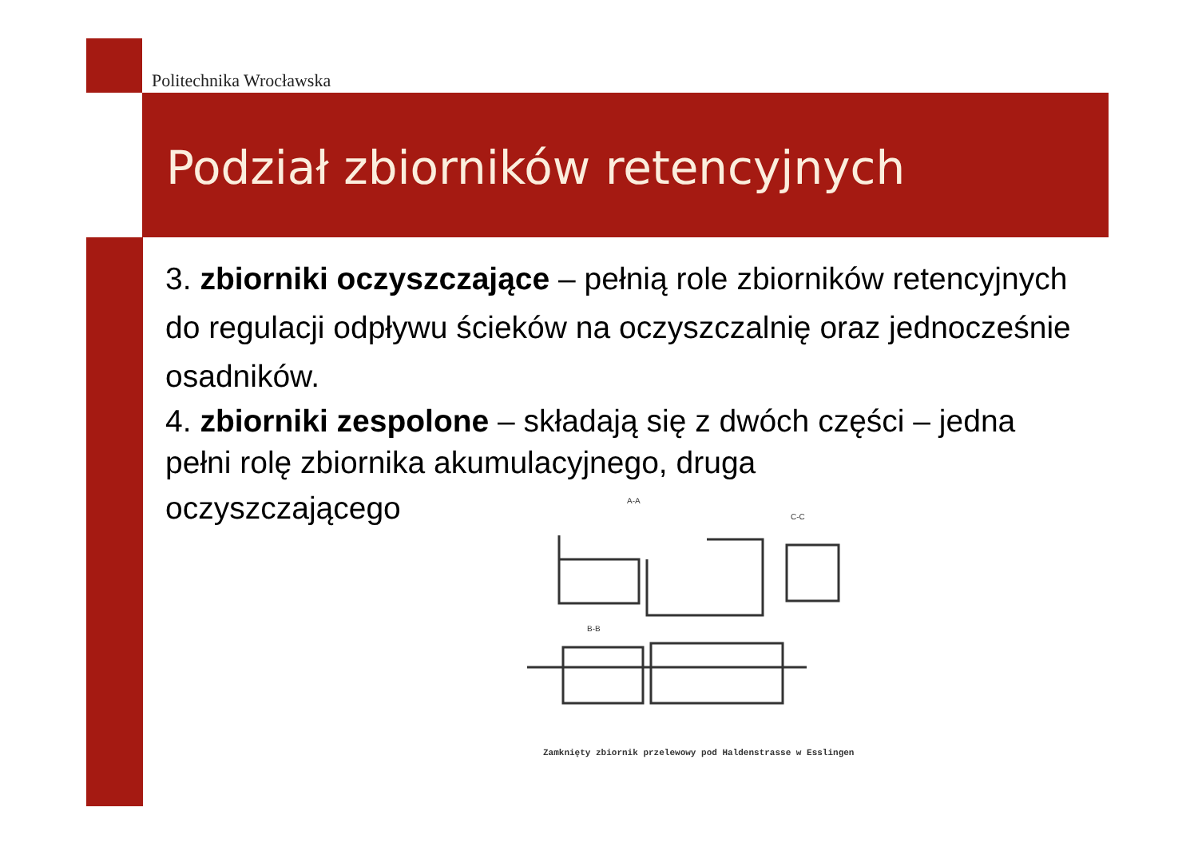Politechnika Wrocławska
Podział zbiorników retencyjnych
3. zbiorniki oczyszczające – pełnią role zbiorników retencyjnych do regulacji odpływu ścieków na oczyszczalnię oraz jednocześnie osadników.
4. zbiorniki zespolone – składają się z dwóch części – jedna pełni rolę zbiornika akumulacyjnego, druga
oczyszczającego
A-A
C-C
B-B
Zamknięty zbiornik przelewowy pod Haldenstrasse w Esslingen